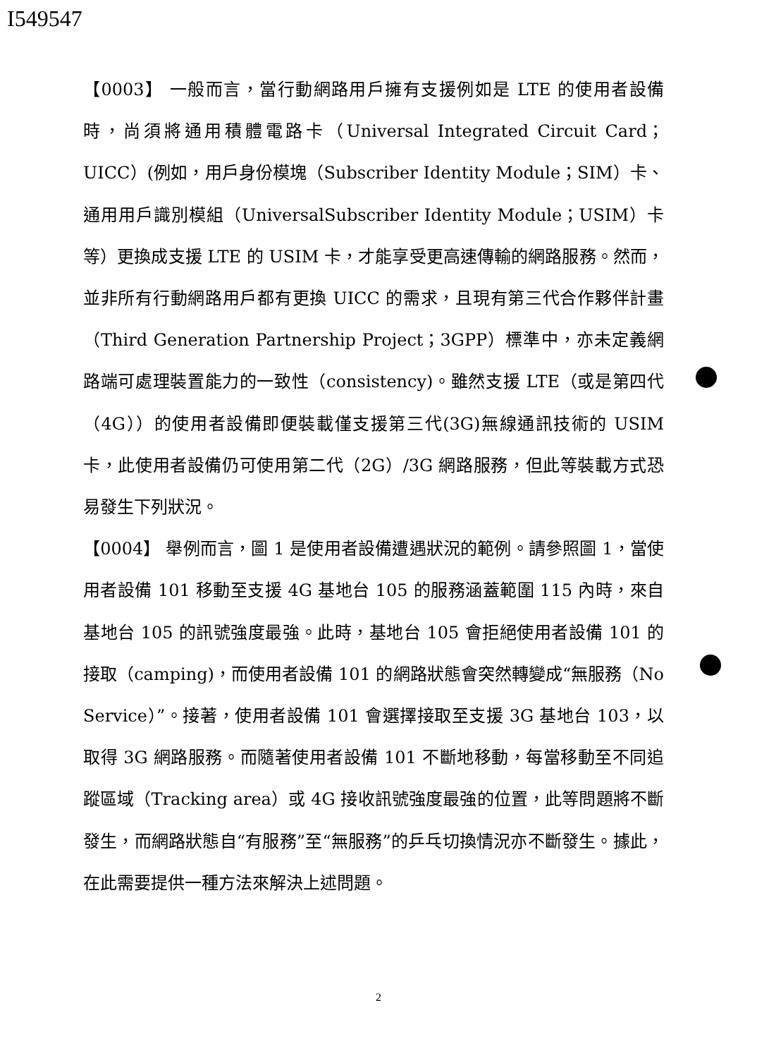I549547
【0003】 一般而言，當行動網路用戶擁有支援例如是 LTE 的使用者設備時，尚須將通用積體電路卡（Universal Integrated Circuit Card；UICC）(例如，用戶身份模塊（Subscriber Identity Module；SIM）卡、通用用戶識別模組（UniversalSubscriber Identity Module；USIM）卡等）更換成支援 LTE 的 USIM 卡，才能享受更高速傳輸的網路服務。然而，並非所有行動網路用戶都有更換 UICC 的需求，且現有第三代合作夥伴計畫（Third Generation Partnership Project；3GPP）標準中，亦未定義網路端可處理裝置能力的一致性（consistency)。雖然支援 LTE（或是第四代（4G））的使用者設備即便裝載僅支援第三代(3G)無線通訊技術的 USIM 卡，此使用者設備仍可使用第二代（2G）/3G 網路服務，但此等裝載方式恐易發生下列狀況。
【0004】 舉例而言，圖 1 是使用者設備遭遇狀況的範例。請參照圖 1，當使用者設備 101 移動至支援 4G 基地台 105 的服務涵蓋範圍 115 內時，來自基地台 105 的訊號強度最強。此時，基地台 105 會拒絕使用者設備 101 的接取（camping)，而使用者設備 101 的網路狀態會突然轉變成“無服務（No Service）”。接著，使用者設備 101 會選擇接取至支援 3G 基地台 103，以取得 3G 網路服務。而隨著使用者設備 101 不斷地移動，每當移動至不同追蹤區域（Tracking area）或 4G 接收訊號強度最強的位置，此等問題將不斷發生，而網路狀態自“有服務”至“無服務”的乒乓切換情況亦不斷發生。據此，在此需要提供一種方法來解決上述問題。
2